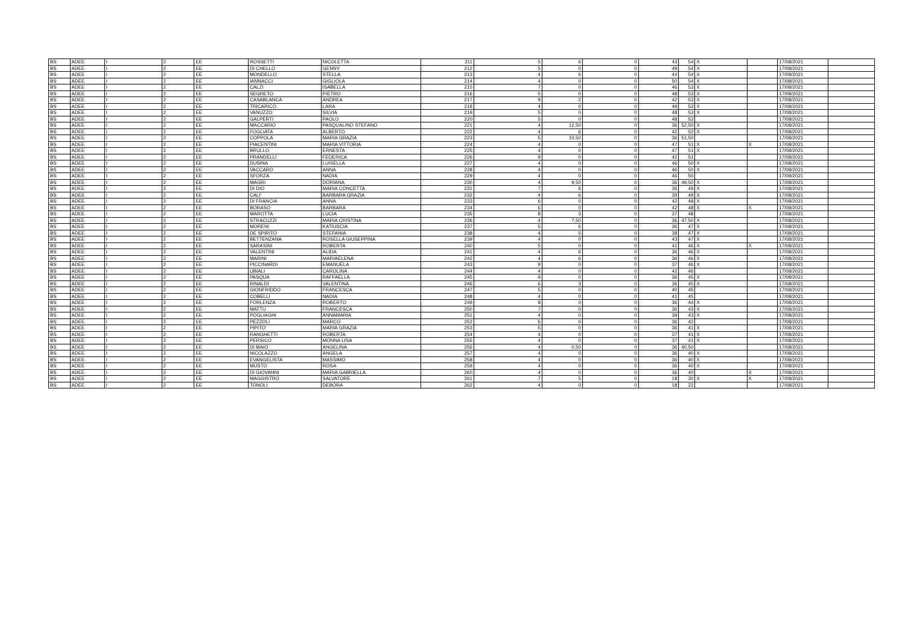| BS | ADEE | I | 2 | EE | ROSSETTI | NICOLETTA | 211 | 5 | 6 | 0 | 43 | 54 | X | | 17/08/2021 | |
| BS | ADEE | I | 2 | EE | DI CHELLO | GENNY | 212 | 5 | 0 | 0 | 49 | 54 | X | | 17/08/2021 | |
| BS | ADEE | I | 2 | EE | MONDELLO | STELLA | 213 | 4 | 6 | 0 | 44 | 54 | X | | 17/08/2021 | |
| BS | ADEE | I | 2 | EE | IANNACCI | GIGLIOLA | 214 | 4 | 0 | 0 | 50 | 54 | X | | 17/08/2021 | |
| BS | ADEE | I | 2 | EE | CALZI | ISABELLA | 215 | 7 | 0 | 0 | 46 | 53 | X | | 17/08/2021 | |
| BS | ADEE | I | 2 | EE | SEGRETO | PIETRO | 216 | 5 | 0 | 0 | 48 | 53 | X | | 17/08/2021 | |
| BS | ADEE | I | 2 | EE | CASABLANCA | ANDREA | 217 | 9 | 2 | 0 | 42 | 53 | X | | 17/08/2021 | |
| BS | ADEE | I | 2 | EE | TRICARICO | LARA | 218 | 4 | 0 | 0 | 49 | 53 | X | | 17/08/2021 | |
| BS | ADEE | I | 2 | EE | VANUZZO | SILVIA | 219 | 5 | 0 | 0 | 48 | 53 | X | | 17/08/2021 | |
| BS | ADEE | I | 2 | EE | GALPERTI | PAOLO | 220 | 5 | 0 | 0 | 48 | 53 | | | 17/08/2021 | |
| BS | ADEE | I | 2 | EE | MACCARIO | PASQUALINO STEFANO | 221 | 4 | 12,50 | 0 | 36 | 52,50 | X | | 17/08/2021 | |
| BS | ADEE | I | 2 | EE | FOGLIATA | ALBERTO | 222 | 4 | 6 | 0 | 42 | 52 | X | | 17/08/2021 | |
| BS | ADEE | I | 2 | EE | COPPOLA | MARIA GRAZIA | 223 | 5 | 10,50 | 0 | 36 | 51,50 | | | 17/08/2021 | |
| BS | ADEE | I | 2 | EE | PIACENTINI | MARIA VITTORIA | 224 | 4 | 0 | 0 | 47 | 51 | X | X | 17/08/2021 | |
| BS | ADEE | I | 2 | EE | BRULLO | ERNESTA | 225 | 4 | 0 | 0 | 47 | 51 | X | | 17/08/2021 | |
| BS | ADEE | I | 2 | EE | PRANDELLI | FEDERICA | 226 | 9 | 0 | 0 | 42 | 51 | | | 17/08/2021 | |
| BS | ADEE | I | 2 | EE | DUSINA | LUISELLA | 227 | 4 | 0 | 0 | 46 | 50 | X | | 17/08/2021 | |
| BS | ADEE | I | 2 | EE | VACCARO | ANNA | 228 | 4 | 0 | 0 | 46 | 50 | X | | 17/08/2021 | |
| BS | ADEE | I | 2 | EE | SFORZA | NADIA | 229 | 4 | 0 | 0 | 46 | 50 | | | 17/08/2021 | |
| BS | ADEE | I | 2 | EE | MAGRI | DORIANA | 230 | 4 | 9,50 | 0 | 36 | 49,50 | X | | 17/08/2021 | |
| BS | ADEE | I | 2 | EE | DI DIO | MARIA CONCETTA | 231 | 7 | 6 | 0 | 36 | 49 | X | | 17/08/2021 | |
| BS | ADEE | I | 2 | EE | CALI' | BARBARA GRAZIA | 232 | 4 | 6 | 0 | 39 | 49 | X | | 17/08/2021 | |
| BS | ADEE | I | 2 | EE | DI FRANCIA | ANNA | 233 | 6 | 0 | 0 | 42 | 48 | X | | 17/08/2021 | |
| BS | ADEE | I | 2 | EE | BORASO | BARBARA | 234 | 6 | 0 | 0 | 42 | 48 | X | X | 17/08/2021 | |
| BS | ADEE | I | 2 | EE | MAROTTA | LUCIA | 235 | 8 | 3 | 0 | 37 | 48 | | | 17/08/2021 | |
| BS | ADEE | I | 2 | EE | STRACUZZI | MARIA CRISTINA | 236 | 4 | 7,50 | 0 | 36 | 47,50 | X | | 17/08/2021 | |
| BS | ADEE | I | 2 | EE | MORENI | KATIUSCIA | 237 | 5 | 6 | 0 | 36 | 47 | X | | 17/08/2021 | |
| BS | ADEE | I | 2 | EE | DE SPIRITO | STEFANIA | 238 | 4 | 5 | 0 | 38 | 47 | X | | 17/08/2021 | |
| BS | ADEE | I | 2 | EE | BETTENZANA | ROSELLA GIUSEPPINA | 239 | 4 | 0 | 0 | 43 | 47 | X | | 17/08/2021 | |
| BS | ADEE | I | 2 | EE | SARASINI | ROBERTA | 240 | 5 | 0 | 0 | 41 | 46 | X | X | 17/08/2021 | |
| BS | ADEE | I | 2 | EE | VALENTINI | ALIDA | 241 | 4 | 6 | 0 | 36 | 46 | X | | 17/08/2021 | |
| BS | ADEE | I | 2 | EE | MARINI | MARIAELENA | 242 | 4 | 6 | 0 | 36 | 46 | X | | 17/08/2021 | |
| BS | ADEE | I | 2 | EE | PICCINARDI | EMANUELA | 243 | 9 | 0 | 0 | 37 | 46 | X | | 17/08/2021 | |
| BS | ADEE | I | 2 | EE | UBIALI | CAROLINA | 244 | 4 | 0 | 0 | 42 | 46 | | | 17/08/2021 | |
| BS | ADEE | I | 2 | EE | PASQUA | RAFFAELLA | 245 | 9 | 0 | 0 | 36 | 45 | X | | 17/08/2021 | |
| BS | ADEE | I | 2 | EE | RINALDI | VALENTINA | 246 | 6 | 3 | 0 | 36 | 45 | X | | 17/08/2021 | |
| BS | ADEE | I | 2 | EE | GIONFRIDDO | FRANCESCA | 247 | 5 | 0 | 0 | 40 | 45 | | | 17/08/2021 | |
| BS | ADEE | I | 2 | EE | COBELLI | NADIA | 248 | 4 | 0 | 0 | 41 | 45 | | | 17/08/2021 | |
| BS | ADEE | I | 2 | EE | FORLENZA | ROBERTO | 249 | 8 | 0 | 0 | 36 | 44 | X | | 17/08/2021 | |
| BS | ADEE | I | 2 | EE | MATTU | FRANCESCA | 250 | 7 | 0 | 0 | 36 | 43 | X | | 17/08/2021 | |
| BS | ADEE | I | 2 | EE | POGLIAGHI | ANNAMARIA | 251 | 4 | 0 | 0 | 39 | 43 | X | | 17/08/2021 | |
| BS | ADEE | I | 2 | EE | PEZZOLI | MARCO | 252 | 6 | 0 | 0 | 36 | 42 | | | 17/08/2021 | |
| BS | ADEE | I | 2 | EE | PIPITO' | MARIA GRAZIA | 253 | 5 | 0 | 0 | 36 | 41 | X | | 17/08/2021 | |
| BS | ADEE | I | 2 | EE | RANGHETTI | ROBERTA | 254 | 4 | 0 | 0 | 37 | 41 | X | | 17/08/2021 | |
| BS | ADEE | I | 2 | EE | PERSICO | MONNA LISA | 255 | 4 | 0 | 0 | 37 | 41 | X | | 17/08/2021 | |
| BS | ADEE | I | 2 | EE | DI MAIO | ANGELINA | 256 | 4 | 0,50 | 0 | 36 | 40,50 | | | 17/08/2021 | |
| BS | ADEE | I | 2 | EE | NICOLAZZO | ANGELA | 257 | 4 | 0 | 0 | 36 | 40 | X | | 17/08/2021 | |
| BS | ADEE | I | 2 | EE | EVANGELISTA | MASSIMO | 258 | 4 | 0 | 0 | 36 | 40 | X | | 17/08/2021 | |
| BS | ADEE | I | 2 | EE | MUSTO | ROSA | 259 | 4 | 0 | 0 | 36 | 40 | X | | 17/08/2021 | |
| BS | ADEE | I | 2 | EE | DI GIOVANNI | MARIA GABRIELLA | 260 | 4 | 0 | 0 | 36 | 40 | | X | 17/08/2021 | |
| BS | ADEE | I | 2 | EE | MAGGISTRO | SALVATORE | 261 | 7 | 5 | 0 | 18 | 30 | X | X | 17/08/2021 | |
| BS | ADEE | I | 2 | EE | TONOLI | DEBORA | 262 | 4 | 0 | 0 | 18 | 22 | | | 17/08/2021 | |